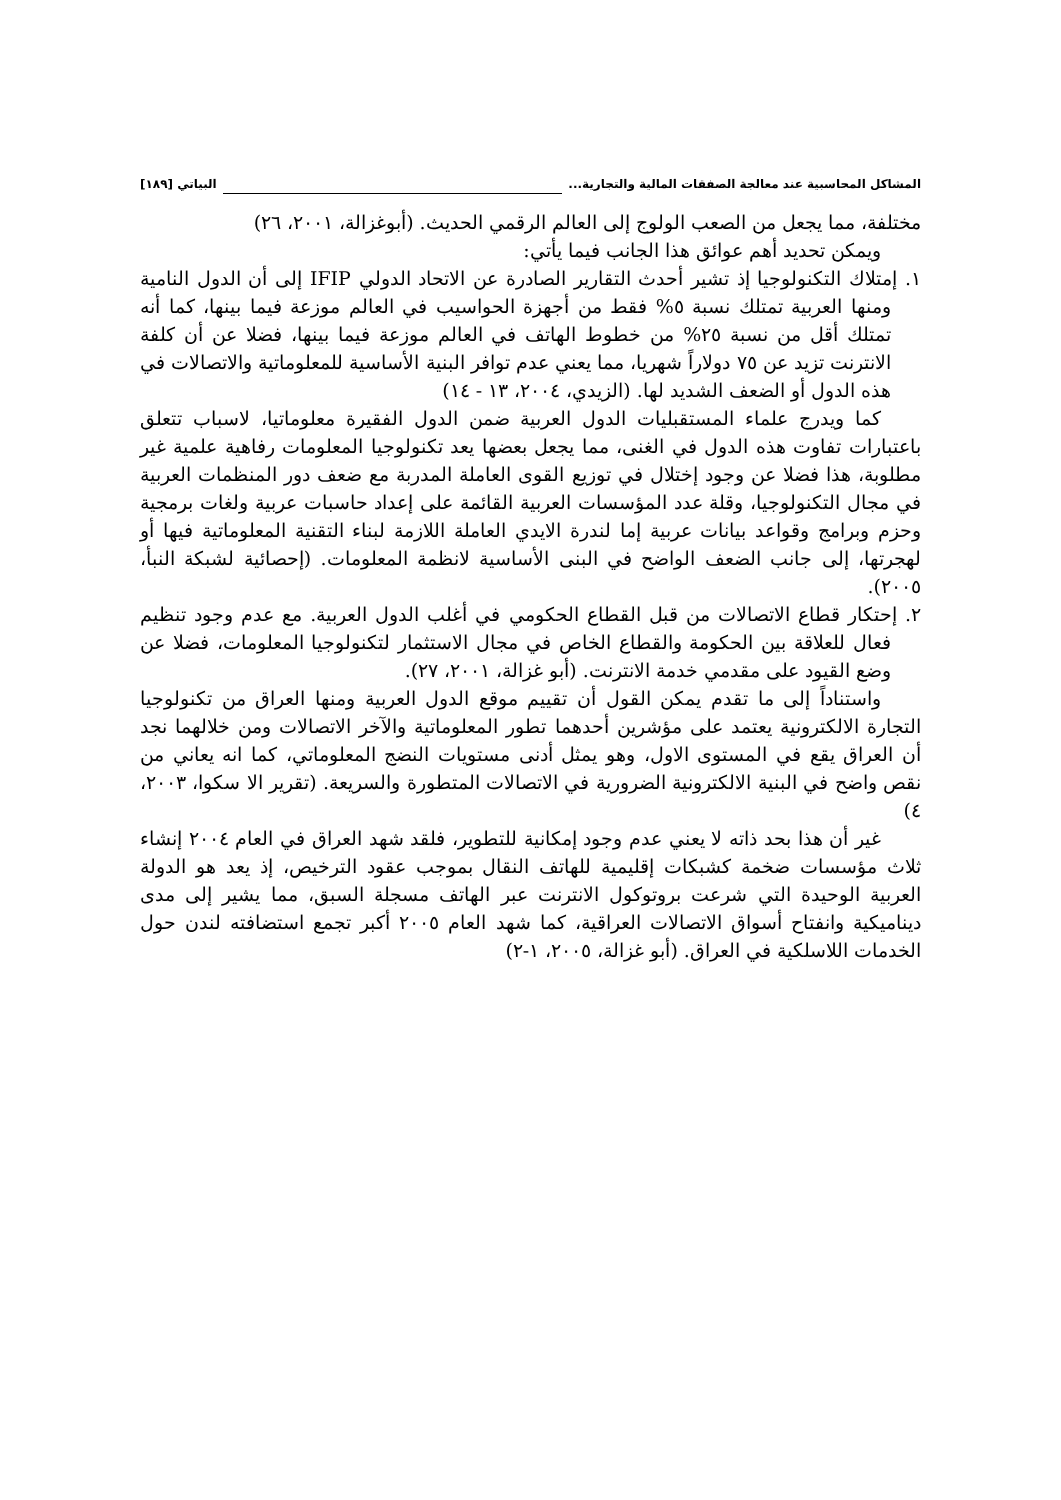المشاكل المحاسبية عند معالجة الصفقات المالية والتجارية... البياتي [١٨٩]
مختلفة، مما يجعل من الصعب الولوج إلى العالم الرقمي الحديث. (أبوغزالة، ٢٠٠١، ٢٦)
ويمكن تحديد أهم عوائق هذا الجانب فيما يأتي:
١. إمتلاك التكنولوجيا إذ تشير أحدث التقارير الصادرة عن الاتحاد الدولي IFIP إلى أن الدول النامية ومنها العربية تمتلك نسبة ٥% فقط من أجهزة الحواسيب في العالم موزعة فيما بينها، كما أنه تمتلك أقل من نسبة ٢٥% من خطوط الهاتف في العالم موزعة فيما بينها، فضلا عن أن كلفة الانترنت تزيد عن ٧٥ دولاراً شهريا، مما يعني عدم توافر البنية الأساسية للمعلوماتية والاتصالات في هذه الدول أو الضعف الشديد لها. (الزيدي، ٢٠٠٤، ١٣ - ١٤)
كما ويدرج علماء المستقبليات الدول العربية ضمن الدول الفقيرة معلوماتيا، لاسباب تتعلق باعتبارات تفاوت هذه الدول في الغنى، مما يجعل بعضها يعد تكنولوجيا المعلومات رفاهية علمية غير مطلوبة، هذا فضلا عن وجود إختلال في توزيع القوى العاملة المدربة مع ضعف دور المنظمات العربية في مجال التكنولوجيا، وقلة عدد المؤسسات العربية القائمة على إعداد حاسبات عربية ولغات برمجية وحزم وبرامج وقواعد بيانات عربية إما لندرة الايدي العاملة اللازمة لبناء التقنية المعلوماتية فيها أو لهجرتها، إلى جانب الضعف الواضح في البنى الأساسية لانظمة المعلومات. (إحصائية لشبكة النبأ، ٢٠٠٥).
٢. إحتكار قطاع الاتصالات من قبل القطاع الحكومي في أغلب الدول العربية. مع عدم وجود تنظيم فعال للعلاقة بين الحكومة والقطاع الخاص في مجال الاستثمار لتكنولوجيا المعلومات، فضلا عن وضع القيود على مقدمي خدمة الانترنت. (أبو غزالة، ٢٠٠١، ٢٧).
واستناداً إلى ما تقدم يمكن القول أن تقييم موقع الدول العربية ومنها العراق من تكنولوجيا التجارة الالكترونية يعتمد على مؤشرين أحدهما تطور المعلوماتية والآخر الاتصالات ومن خلالهما نجد أن العراق يقع في المستوى الاول، وهو يمثل أدنى مستويات النضج المعلوماتي، كما انه يعاني من نقص واضح في البنية الالكترونية الضرورية في الاتصالات المتطورة والسريعة. (تقرير الا سكوا، ٢٠٠٣، ٤)
غير أن هذا بحد ذاته لا يعني عدم وجود إمكانية للتطوير، فلقد شهد العراق في العام ٢٠٠٤ إنشاء ثلاث مؤسسات ضخمة كشبكات إقليمية للهاتف النقال بموجب عقود الترخيص، إذ يعد هو الدولة العربية الوحيدة التي شرعت بروتوكول الانترنت عبر الهاتف مسجلة السبق، مما يشير إلى مدى ديناميكية وانفتاح أسواق الاتصالات العراقية، كما شهد العام ٢٠٠٥ أكبر تجمع استضافته لندن حول الخدمات اللاسلكية في العراق. (أبو غزالة، ٢٠٠٥، ١-٢)